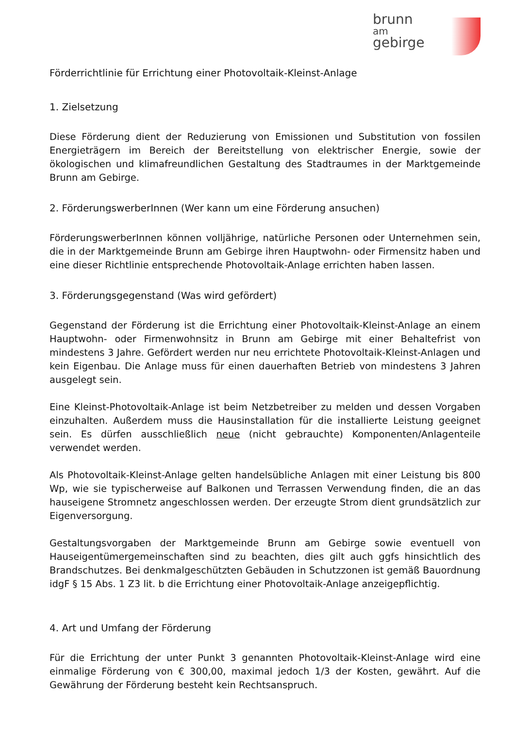brunn
am
gebirge
Förderrichtlinie für Errichtung einer Photovoltaik-Kleinst-Anlage
1. Zielsetzung
Diese Förderung dient der Reduzierung von Emissionen und Substitution von fossilen Energieträgern im Bereich der Bereitstellung von elektrischer Energie, sowie der ökologischen und klimafreundlichen Gestaltung des Stadtraumes in der Marktgemeinde Brunn am Gebirge.
2. FörderungswerberInnen (Wer kann um eine Förderung ansuchen)
FörderungswerberInnen können volljährige, natürliche Personen oder Unternehmen sein, die in der Marktgemeinde Brunn am Gebirge ihren Hauptwohn- oder Firmensitz haben und eine dieser Richtlinie entsprechende Photovoltaik-Anlage errichten haben lassen.
3. Förderungsgegenstand (Was wird gefördert)
Gegenstand der Förderung ist die Errichtung einer Photovoltaik-Kleinst-Anlage an einem Hauptwohn- oder Firmenwohnsitz in Brunn am Gebirge mit einer Behaltefrist von mindestens 3 Jahre. Gefördert werden nur neu errichtete Photovoltaik-Kleinst-Anlagen und kein Eigenbau. Die Anlage muss für einen dauerhaften Betrieb von mindestens 3 Jahren ausgelegt sein.
Eine Kleinst-Photovoltaik-Anlage ist beim Netzbetreiber zu melden und dessen Vorgaben einzuhalten. Außerdem muss die Hausinstallation für die installierte Leistung geeignet sein. Es dürfen ausschließlich neue (nicht gebrauchte) Komponenten/Anlagenteile verwendet werden.
Als Photovoltaik-Kleinst-Anlage gelten handelsübliche Anlagen mit einer Leistung bis 800 Wp, wie sie typischerweise auf Balkonen und Terrassen Verwendung finden, die an das hauseigene Stromnetz angeschlossen werden. Der erzeugte Strom dient grundsätzlich zur Eigenversorgung.
Gestaltungsvorgaben der Marktgemeinde Brunn am Gebirge sowie eventuell von Hauseigentümergemeinschaften sind zu beachten, dies gilt auch ggfs hinsichtlich des Brandschutzes. Bei denkmalgeschützten Gebäuden in Schutzzonen ist gemäß Bauordnung idgF § 15 Abs. 1 Z3 lit. b die Errichtung einer Photovoltaik-Anlage anzeigepflichtig.
4. Art und Umfang der Förderung
Für die Errichtung der unter Punkt 3 genannten Photovoltaik-Kleinst-Anlage wird eine einmalige Förderung von € 300,00, maximal jedoch 1/3 der Kosten, gewährt. Auf die Gewährung der Förderung besteht kein Rechtsanspruch.